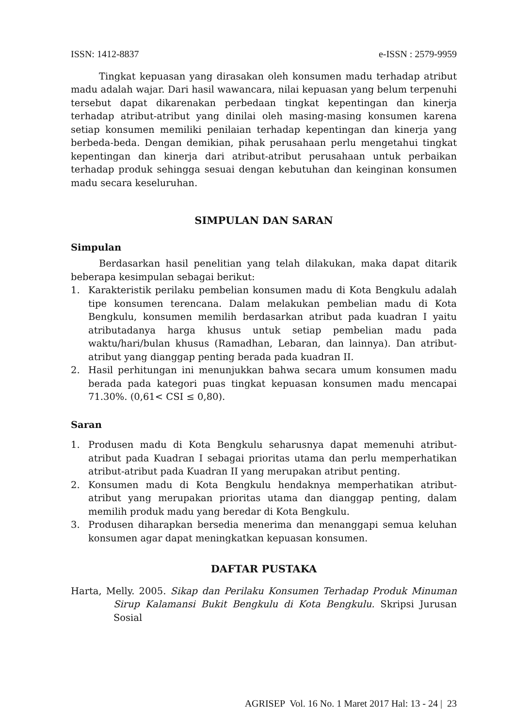ISSN: 1412-8837 e-ISSN : 2579-9959
Tingkat kepuasan yang dirasakan oleh konsumen madu terhadap atribut madu adalah wajar. Dari hasil wawancara, nilai kepuasan yang belum terpenuhi tersebut dapat dikarenakan perbedaan tingkat kepentingan dan kinerja terhadap atribut-atribut yang dinilai oleh masing-masing konsumen karena setiap konsumen memiliki penilaian terhadap kepentingan dan kinerja yang berbeda-beda. Dengan demikian, pihak perusahaan perlu mengetahui tingkat kepentingan dan kinerja dari atribut-atribut perusahaan untuk perbaikan terhadap produk sehingga sesuai dengan kebutuhan dan keinginan konsumen madu secara keseluruhan.
SIMPULAN DAN SARAN
Simpulan
Berdasarkan hasil penelitian yang telah dilakukan, maka dapat ditarik beberapa kesimpulan sebagai berikut:
1. Karakteristik perilaku pembelian konsumen madu di Kota Bengkulu adalah tipe konsumen terencana. Dalam melakukan pembelian madu di Kota Bengkulu, konsumen memilih berdasarkan atribut pada kuadran I yaitu atributadanya harga khusus untuk setiap pembelian madu pada waktu/hari/bulan khusus (Ramadhan, Lebaran, dan lainnya). Dan atribut-atribut yang dianggap penting berada pada kuadran II.
2. Hasil perhitungan ini menunjukkan bahwa secara umum konsumen madu berada pada kategori puas tingkat kepuasan konsumen madu mencapai 71.30%. (0,61< CSI ≤ 0,80).
Saran
1. Produsen madu di Kota Bengkulu seharusnya dapat memenuhi atribut-atribut pada Kuadran I sebagai prioritas utama dan perlu memperhatikan atribut-atribut pada Kuadran II yang merupakan atribut penting.
2. Konsumen madu di Kota Bengkulu hendaknya memperhatikan atribut-atribut yang merupakan prioritas utama dan dianggap penting, dalam memilih produk madu yang beredar di Kota Bengkulu.
3. Produsen diharapkan bersedia menerima dan menanggapi semua keluhan konsumen agar dapat meningkatkan kepuasan konsumen.
DAFTAR PUSTAKA
Harta, Melly. 2005. Sikap dan Perilaku Konsumen Terhadap Produk Minuman Sirup Kalamansi Bukit Bengkulu di Kota Bengkulu. Skripsi Jurusan Sosial
AGRISEP Vol. 16 No. 1 Maret 2017 Hal: 13 - 24 | 23